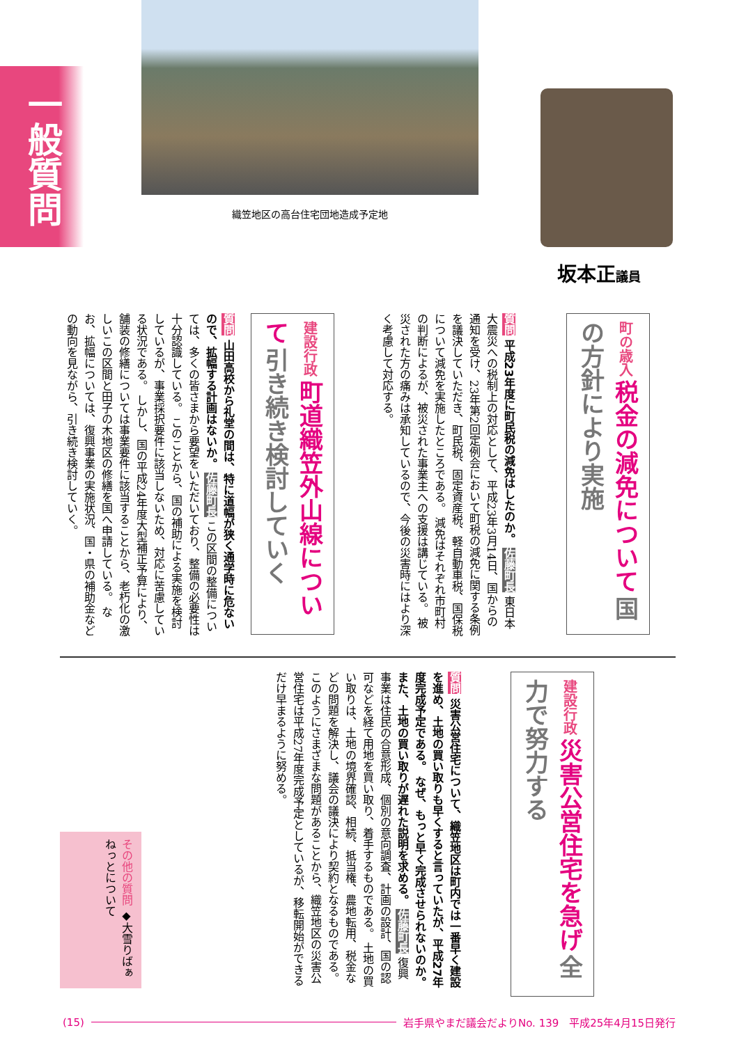一般質問
織笠地区の高台住宅団地造成予定地
坂本正議員
町の歳入 税金の減免について 国の方針により実施
質問 平成23年度に町民税の減免はしたのか。 佐藤町長 東日本大震災への税制上の対応として、平成23年3月14日、国からの通知を受け、23年第2回定例会において町税の減免に関する条例を議決していただき、町民税、固定資産税、軽自動車税、国保税について減免を実施したところである。 減免はそれぞれ市町村の判断によるが、被災された事業主への支援は講じている。 被災された方の痛みは承知しているので、今後の災害時にはより深く考慮して対応する。
建設行政 町道織笠外山線について 引き続き検討していく
質問 山田高校から礼堂の間は、特に道幅が狭く通学時に危ないので、拡幅する計画はないか。 佐藤町長 この区間の整備については、多くの皆さまから要望をいただいており、整備の必要性は十分認識している。 このことから、国の補助による実施を検討しているが、事業採択要件に該当しないため、対応に苦慮している状況である。 しかし、国の平成24年度大型補正予算により、舗装の修繕については事業要件に該当することから、老朽化の激しいこの区間と田子の木地区の修繕を国へ申請している。 なお、拡幅については、復興事業の実施状況、国・県の補助金などの動向を見ながら、引き続き検討していく。
建設行政 災害公営住宅を急げ 全力で努力する
質問 災害公営住宅について、織笠地区は町内では一番早く建設を進め、土地の買い取りも早くすると言っていたが、平成27年度完成予定である。 なぜ、もっと早く完成させられないのか。 また、土地の買い取りが遅れた説明を求める。 佐藤町長 復興事業は住民の合意形成、個別の意向調査、計画の設計、国の認可などを経て用地を買い取り、着手するものである。 土地の買い取りは、土地の境界確認、相続、抵当権、農地転用、税金などの問題を解決し、議会の議決により契約となるものである。 このようにさまざまな問題があることから、織笠地区の災害公営住宅は平成27年度完成予定としているが、移転開始ができるだけ早まるように努める。
その他の質問 ◆大雪りばぁねっとについて
(15) 岩手県やまだ議会だよりNo. 139　平成25年4月15日発行